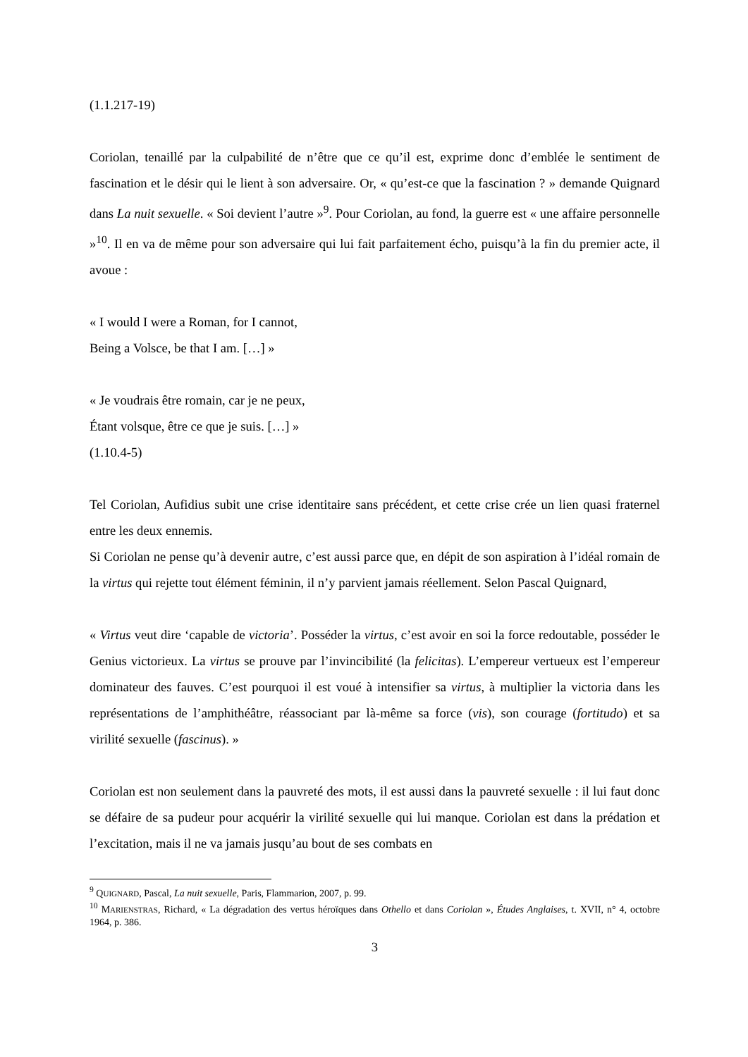(1.1.217-19)
Coriolan, tenaillé par la culpabilité de n’être que ce qu’il est, exprime donc d’emblée le sentiment de fascination et le désir qui le lient à son adversaire. Or, « qu’est-ce que la fascination ? » demande Quignard dans La nuit sexuelle. « Soi devient l’autre »<sup>9</sup>. Pour Coriolan, au fond, la guerre est « une affaire personnelle »<sup>10</sup>. Il en va de même pour son adversaire qui lui fait parfaitement écho, puisqu’à la fin du premier acte, il avoue :
« I would I were a Roman, for I cannot,
Being a Volsce, be that I am. […] »
« Je voudrais être romain, car je ne peux,
Étant volsque, être ce que je suis. […] »
(1.10.4-5)
Tel Coriolan, Aufidius subit une crise identitaire sans précédent, et cette crise crée un lien quasi fraternel entre les deux ennemis.
Si Coriolan ne pense qu’à devenir autre, c’est aussi parce que, en dépit de son aspiration à l’idéal romain de la virtus qui rejette tout élément féminin, il n’y parvient jamais réellement. Selon Pascal Quignard,
« Virtus veut dire ‘capable de victoria’. Posséder la virtus, c’est avoir en soi la force redoutable, posséder le Genius victorieux. La virtus se prouve par l’invincibilité (la felicitas). L’empereur vertueux est l’empereur dominateur des fauves. C’est pourquoi il est voué à intensifier sa virtus, à multiplier la victoria dans les représentations de l’amphithéâtre, réassociant par là-même sa force (vis), son courage (fortitudo) et sa virilité sexuelle (fascinus). »
Coriolan est non seulement dans la pauvreté des mots, il est aussi dans la pauvreté sexuelle : il lui faut donc se défaire de sa pudeur pour acquérir la virilité sexuelle qui lui manque. Coriolan est dans la prédation et l’excitation, mais il ne va jamais jusqu’au bout de ses combats en
<sup>9</sup> QUIGNARD, Pascal, La nuit sexuelle, Paris, Flammarion, 2007, p. 99.
<sup>10</sup> MARIENSTRAS, Richard, « La dégradation des vertus héroïques dans Othello et dans Coriolan », Études Anglaises, t. XVII, n° 4, octobre 1964, p. 386.
3